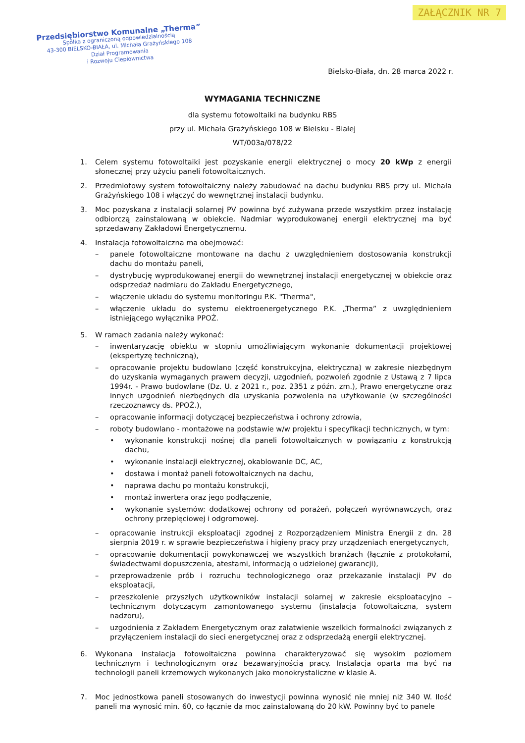ZAŁĄCZNIK NR 7
Przedsiębiorstwo Komunalne „Therma”
Spółka z ograniczoną odpowiedzialnością
43-300 BIELSKO-BIAŁA, ul. Michała Grażyńskiego 108
Dział Programowania
i Rozwoju Ciepłownictwa
Bielsko-Biała, dn. 28 marca 2022 r.
WYMAGANIA TECHNICZNE
dla systemu fotowoltaiki na budynku RBS
przy ul. Michała Grażyńskiego 108 w Bielsku - Białej
WT/003a/078/22
1. Celem systemu fotowoltaiki jest pozyskanie energii elektrycznej o mocy 20 kWp z energii słonecznej przy użyciu paneli fotowoltaicznych.
2. Przedmiotowy system fotowoltaiczny należy zabudować na dachu budynku RBS przy ul. Michała Grażyńskiego 108 i włączyć do wewnętrznej instalacji budynku.
3. Moc pozyskana z instalacji solarnej PV powinna być zużywana przede wszystkim przez instalację odbiorczą zainstalowaną w obiekcie. Nadmiar wyprodukowanej energii elektrycznej ma być sprzedawany Zakładowi Energetycznemu.
4. Instalacja fotowoltaiczna ma obejmować:
– panele fotowoltaiczne montowane na dachu z uwzględnieniem dostosowania konstrukcji dachu do montażu paneli,
– dystrybucję wyprodukowanej energii do wewnętrznej instalacji energetycznej w obiekcie oraz odsprzedaż nadmiaru do Zakładu Energetycznego,
– włączenie układu do systemu monitoringu P.K. "Therma",
– włączenie układu do systemu elektroenergetycznego P.K. „Therma” z uwzględnieniem istniejącego wyłącznika PPOŻ.
5. W ramach zadania należy wykonać:
– inwentaryzację obiektu w stopniu umożliwiającym wykonanie dokumentacji projektowej (ekspertyzę techniczną),
– opracowanie projektu budowlano (część konstrukcyjna, elektryczna) w zakresie niezbędnym do uzyskania wymaganych prawem decyzji, uzgodnień, pozwoleń zgodnie z Ustawą z 7 lipca 1994r. - Prawo budowlane (Dz. U. z 2021 r., poz. 2351 z późn. zm.), Prawo energetyczne oraz innych uzgodnień niezbędnych dla uzyskania pozwolenia na użytkowanie (w szczególności rzeczoznawcy ds. PPOŻ.),
– opracowanie informacji dotyczącej bezpieczeństwa i ochrony zdrowia,
– roboty budowlano - montażowe na podstawie w/w projektu i specyfikacji technicznych, w tym:
• wykonanie konstrukcji nośnej dla paneli fotowoltaicznych w powiązaniu z konstrukcją dachu,
• wykonanie instalacji elektrycznej, okablowanie DC, AC,
• dostawa i montaż paneli fotowoltaicznych na dachu,
• naprawa dachu po montażu konstrukcji,
• montaż inwertera oraz jego podłączenie,
• wykonanie systemów: dodatkowej ochrony od porażeń, połączeń wyrównawczych, oraz ochrony przepięciowej i odgromowej.
– opracowanie instrukcji eksploatacji zgodnej z Rozporządzeniem Ministra Energii z dn. 28 sierpnia 2019 r. w sprawie bezpieczeństwa i higieny pracy przy urządzeniach energetycznych,
– opracowanie dokumentacji powykonawczej we wszystkich branżach (łącznie z protokołami, świadectwami dopuszczenia, atestami, informacją o udzielonej gwarancji),
– przeprowadzenie prób i rozruchu technologicznego oraz przekazanie instalacji PV do eksploatacji,
– przeszkolenie przyszłych użytkowników instalacji solarnej w zakresie eksploatacyjno – technicznym dotyczącym zamontowanego systemu (instalacja fotowoltaiczna, system nadzoru),
– uzgodnienia z Zakładem Energetycznym oraz załatwienie wszelkich formalności związanych z przyłączeniem instalacji do sieci energetycznej oraz z odsprzedażą energii elektrycznej.
6. Wykonana instalacja fotowoltaiczna powinna charakteryzować się wysokim poziomem technicznym i technologicznym oraz bezawaryjnością pracy. Instalacja oparta ma być na technologii paneli krzemowych wykonanych jako monokrystaliczne w klasie A.
7. Moc jednostkowa paneli stosowanych do inwestycji powinna wynosić nie mniej niż 340 W. Ilość paneli ma wynosić min. 60, co łącznie da moc zainstalowaną do 20 kW. Powinny być to panele